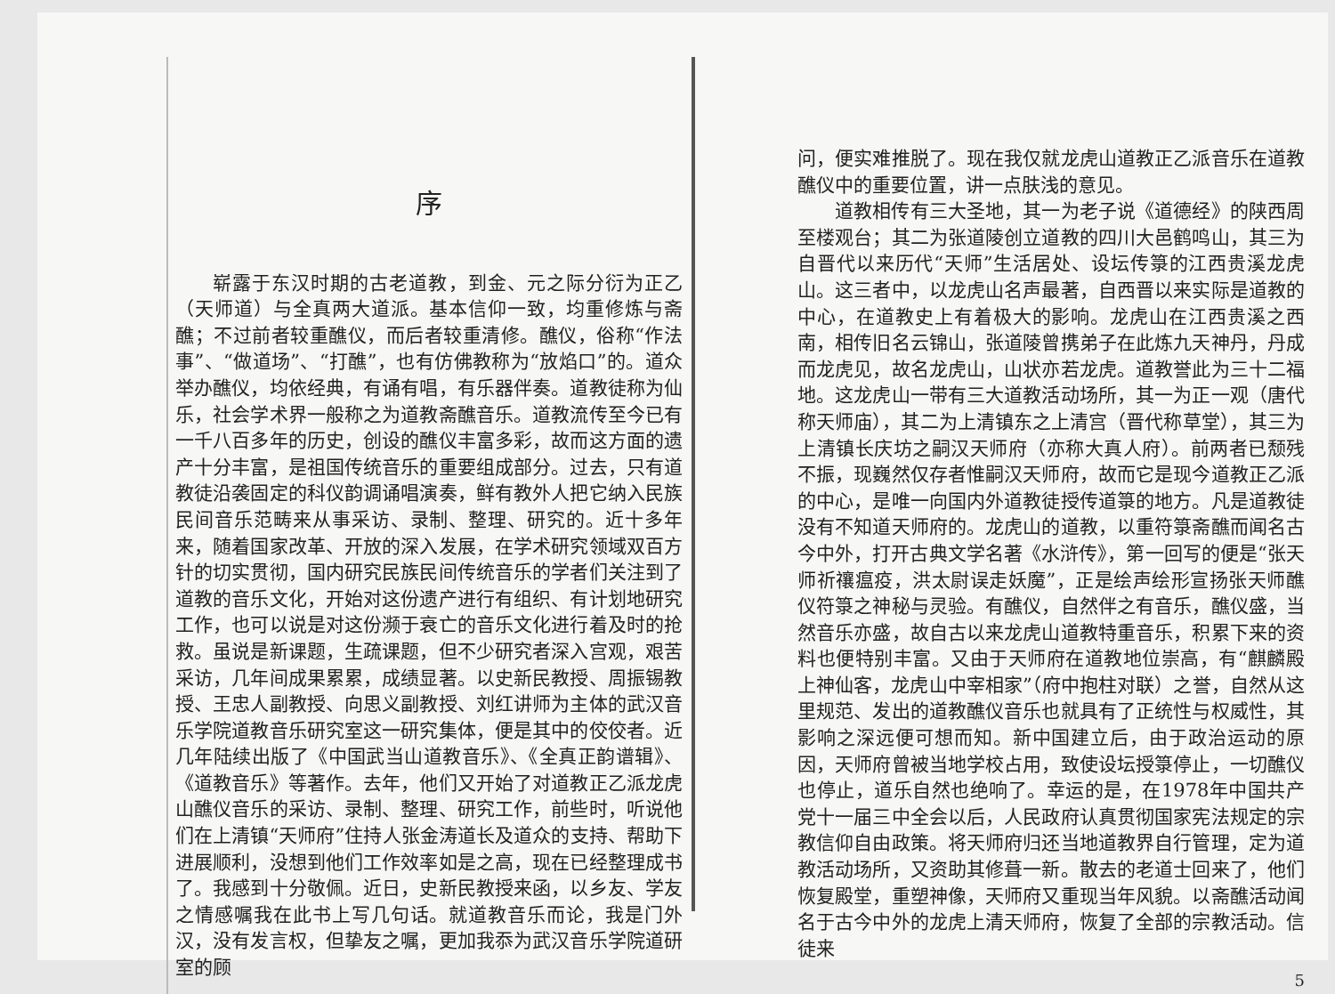序
崭露于东汉时期的古老道教，到金、元之际分衍为正乙（天师道）与全真两大道派。基本信仰一致，均重修炼与斋醮；不过前者较重醮仪，而后者较重清修。醮仪，俗称“作法事”、“做道场”、“打醮”，也有仿佛教称为“放焰口”的。道众举办醮仪，均依经典，有诵有唱，有乐器伴奏。道教徒称为仙乐，社会学术界一般称之为道教斋醮音乐。道教流传至今已有一千八百多年的历史，创设的醮仪丰富多彩，故而这方面的遗产十分丰富，是祖国传统音乐的重要组成部分。过去，只有道教徒沿袭固定的科仪韵调诵唱演奏，鲜有教外人把它纳入民族民间音乐范畴来从事采访、录制、整理、研究的。近十多年来，随着国家改革、开放的深入发展，在学术研究领域双百方针的切实贯彻，国内研究民族民间传统音乐的学者们关注到了道教的音乐文化，开始对这份遗产进行有组织、有计划地研究工作，也可以说是对这份濒于衰亡的音乐文化进行着及时的抢救。虽说是新课题，生疏课题，但不少研究者深入宫观，艰苦采访，几年间成果累累，成绩显著。以史新民教授、周振锡教授、王忠人副教授、向思义副教授、刘红讲师为主体的武汉音乐学院道教音乐研究室这一研究集体，便是其中的佼佼者。近几年陆续出版了《中国武当山道教音乐》、《全真正韵谱辑》、《道教音乐》等著作。去年，他们又开始了对道教正乙派龙虎山醮仪音乐的采访、录制、整理、研究工作，前些时，听说他们在上清镇“天师府”住持人张金涛道长及道众的支持、帮助下进展顺利，没想到他们工作效率如是之高，现在已经整理成书了。我感到十分敬佩。近日，史新民教授来函，以乡友、学友之情感嘱我在此书上写几句话。就道教音乐而论，我是门外汉，没有发言权，但挚友之嘱，更加我忝为武汉音乐学院道研室的顾
问，便实难推脱了。现在我仅就龙虎山道教正乙派音乐在道教醮仪中的重要位置，讲一点肤浅的意见。
道教相传有三大圣地，其一为老子说《道德经》的陕西周至楼观台；其二为张道陵创立道教的四川大邑鹤鸣山，其三为自晋代以来历代“天师”生活居处、设坛传箓的江西贵溪龙虎山。这三者中，以龙虎山名声最著，自西晋以来实际是道教的中心，在道教史上有着极大的影响。龙虎山在江西贵溪之西南，相传旧名云锦山，张道陵曾携弟子在此炼九天神丹，丹成而龙虎见，故名龙虎山，山状亦若龙虎。道教誉此为三十二福地。这龙虎山一带有三大道教活动场所，其一为正一观（唐代称天师庙），其二为上清镇东之上清宫（晋代称草堂），其三为上清镇长庆坊之嗣汉天师府（亦称大真人府）。前两者已颓残不振，现巍然仅存者惟嗣汉天师府，故而它是现今道教正乙派的中心，是唯一向国内外道教徒授传道箓的地方。凡是道教徒没有不知道天师府的。龙虎山的道教，以重符箓斋醮而闻名古今中外，打开古典文学名著《水浒传》，第一回写的便是“张天师祈禳瘟疫，洪太尉误走妖魔”，正是绘声绘形宣扬张天师醮仪符箓之神秘与灵验。有醮仪，自然伴之有音乐，醮仪盛，当然音乐亦盛，故自古以来龙虎山道教特重音乐，积累下来的资料也便特别丰富。又由于天师府在道教地位崇高，有“麒麟殿上神仙客，龙虎山中宰相家”（府中抱柱对联）之誉，自然从这里规范、发出的道教醮仪音乐也就具有了正统性与权威性，其影响之深远便可想而知。新中国建立后，由于政治运动的原因，天师府曾被当地学校占用，致使设坛授箓停止，一切醮仪也停止，道乐自然也绝响了。幸运的是，在1978年中国共产党十一届三中全会以后，人民政府认真贯彻国家宪法规定的宗教信仰自由政策。将天师府归还当地道教界自行管理，定为道教活动场所，又资助其修葺一新。散去的老道士回来了，他们恢复殿堂，重塑神像，天师府又重现当年风貌。以斋醮活动闻名于古今中外的龙虎上清天师府，恢复了全部的宗教活动。信徒来
5